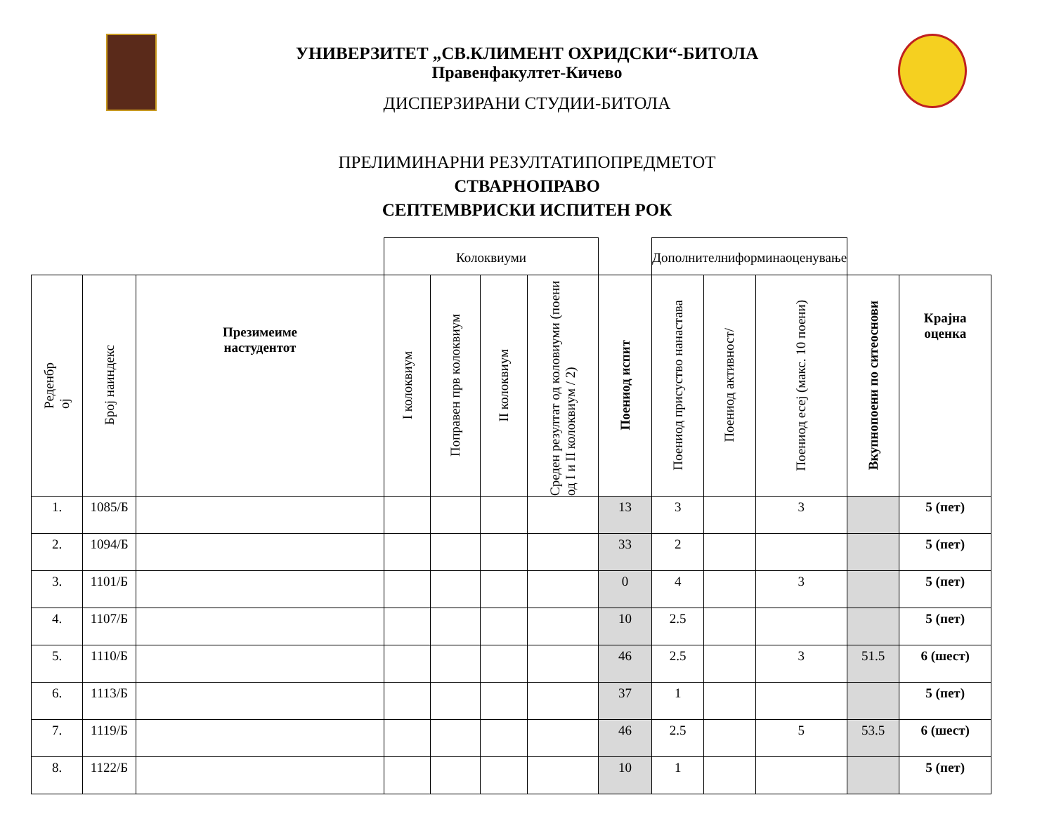УНИВЕРЗИТЕТ „СВ.КЛИМЕНТ ОХРИДСКИ“-БИТОЛА
Правенфакултет-Кичево
ДИСПЕРЗИРАНИ СТУДИИ-БИТОЛА
ПРЕЛИМИНАРНИ РЕЗУЛТАТИПОПРЕДМЕТОТ
СТВАРНОПРАВО
СЕПТЕМВРИСКИ ИСПИТЕН РОК
| | | | Колоквиуми | | | | | Дополнителниформинаоценување | | | | |
| Реденбр ој | Број наиндекс | Презимеиме настудентот | I колоквиум | Поправен прв колоквиум | II колоквиум | Среден резултат од коловиуми (поени од I и II колоквиум / 2) | Поениод испит | Поениод присуство нанастава | Поениод активност/ | Поениод есеј (макс. 10 поени) | Вкупнопоени по ситеоснови | Крајна оценка |
| 1. | 1085/Б | | | | | | 13 | 3 | | 3 | | 5 (пет) |
| 2. | 1094/Б | | | | | | 33 | 2 | | | | 5 (пет) |
| 3. | 1101/Б | | | | | | 0 | 4 | | 3 | | 5 (пет) |
| 4. | 1107/Б | | | | | | 10 | 2.5 | | | | 5 (пет) |
| 5. | 1110/Б | | | | | | 46 | 2.5 | | 3 | 51.5 | 6 (шест) |
| 6. | 1113/Б | | | | | | 37 | 1 | | | | 5 (пет) |
| 7. | 1119/Б | | | | | | 46 | 2.5 | | 5 | 53.5 | 6 (шест) |
| 8. | 1122/Б | | | | | | 10 | 1 | | | | 5 (пет) |